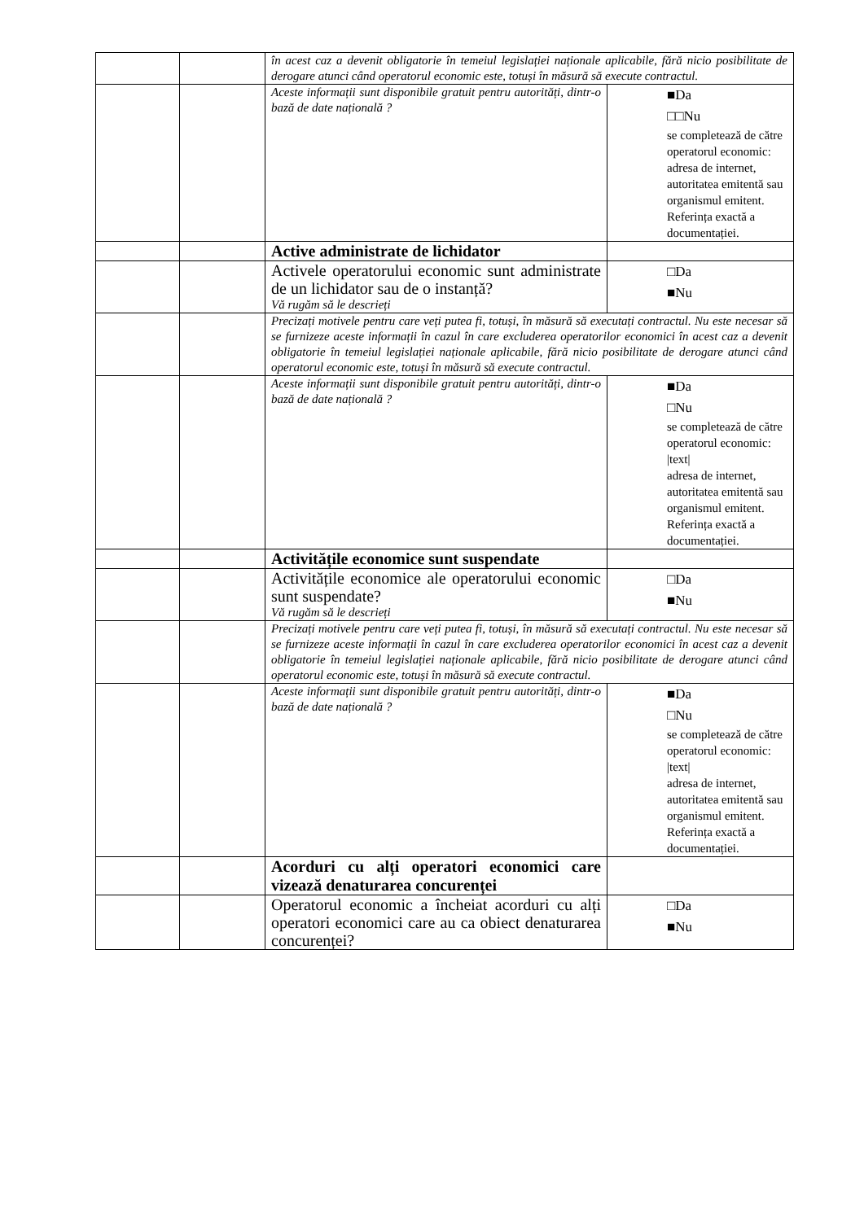| | | în acest caz a devenit obligatorie în temeiul legislației naționale aplicabile, fără nicio posibilitate de derogare atunci când operatorul economic este, totuși în măsură să execute contractul. | |
| | | Aceste informații sunt disponibile gratuit pentru autorități, dintr-o bază de date națională ? | ■Da □□Nu se completează de către operatorul economic: adresa de internet, autoritatea emitentă sau organismul emitent. Referința exactă a documentației. |
| | | Active administrate de lichidator | |
| | | Activele operatorului economic sunt administrate de un lichidator sau de o instanță? Vă rugăm să le descrieți | □Da ■Nu |
| | | Precizați motivele pentru care veți putea fi, totuși, în măsură să executați contractul. Nu este necesar să se furnizeze aceste informații în cazul în care excluderea operatorilor economici în acest caz a devenit obligatorie în temeiul legislației naționale aplicabile, fără nicio posibilitate de derogare atunci când operatorul economic este, totuși în măsură să execute contractul. | |
| | | Aceste informații sunt disponibile gratuit pentru autorități, dintr-o bază de date națională ? | ■Da □Nu se completează de către operatorul economic: /text/ adresa de internet, autoritatea emitentă sau organismul emitent. Referința exactă a documentației. |
| | | Activitățile economice sunt suspendate | |
| | | Activitățile economice ale operatorului economic sunt suspendate? Vă rugăm să le descrieți | □Da ■Nu |
| | | Precizați motivele pentru care veți putea fi, totuși, în măsură să executați contractul. Nu este necesar să se furnizeze aceste informații în cazul în care excluderea operatorilor economici în acest caz a devenit obligatorie în temeiul legislației naționale aplicabile, fără nicio posibilitate de derogare atunci când operatorul economic este, totuși în măsură să execute contractul. | |
| | | Aceste informații sunt disponibile gratuit pentru autorități, dintr-o bază de date națională ? | ■Da □Nu se completează de către operatorul economic: /text/ adresa de internet, autoritatea emitentă sau organismul emitent. Referința exactă a documentației. |
| | | Acorduri cu alți operatori economici care vizează denaturarea concurenței | |
| | | Operatorul economic a încheiat acorduri cu alți operatori economici care au ca obiect denaturarea concurenței? | □Da ■Nu |